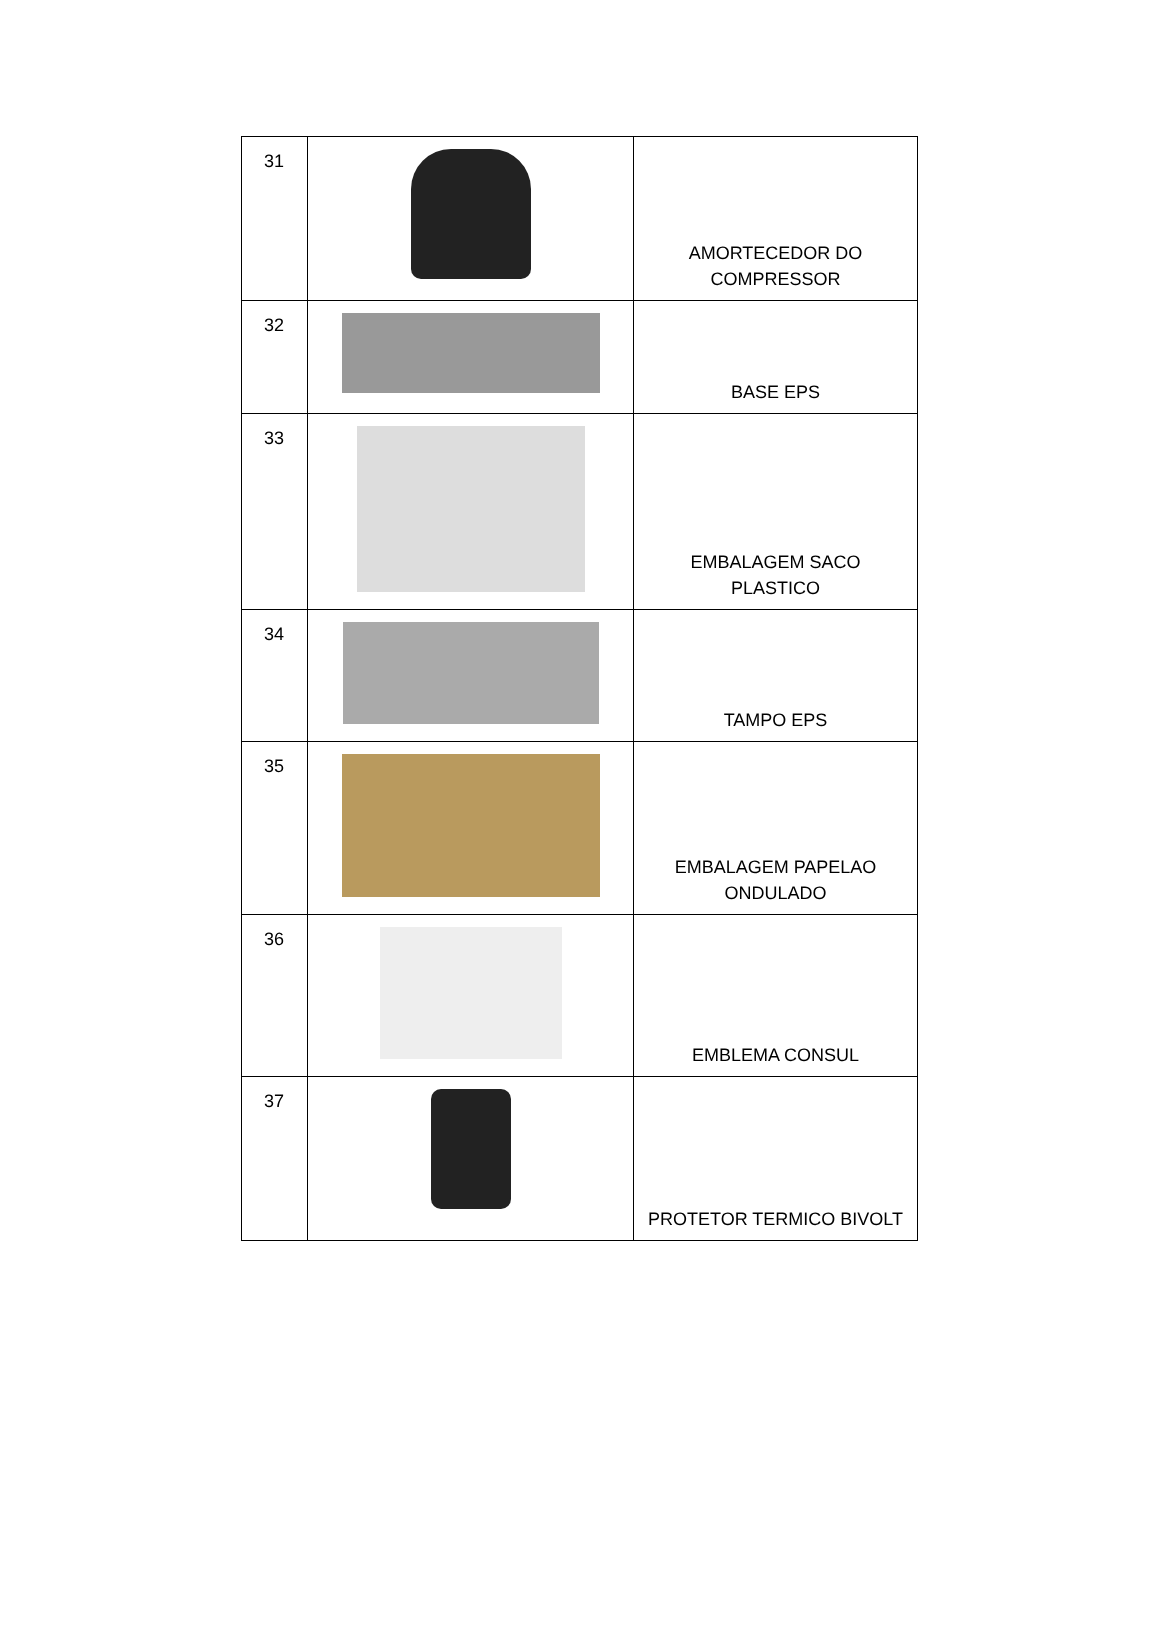| 31 | | AMORTECEDOR DO COMPRESSOR |
| 32 | | BASE EPS |
| 33 | | EMBALAGEM SACO PLASTICO |
| 34 | | TAMPO EPS |
| 35 | | EMBALAGEM PAPELAO ONDULADO |
| 36 | | EMBLEMA CONSUL |
| 37 | | PROTETOR TERMICO BIVOLT |